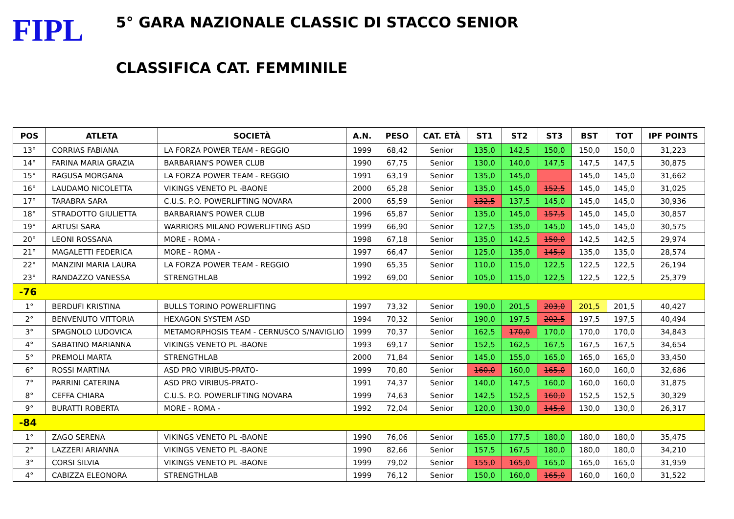FIPL
5° GARA NAZIONALE CLASSIC DI STACCO SENIOR
CLASSIFICA CAT. FEMMINILE
| POS | ATLETA | SOCIETÀ | A.N. | PESO | CAT. ETÀ | ST1 | ST2 | ST3 | BST | TOT | IPF POINTS |
| --- | --- | --- | --- | --- | --- | --- | --- | --- | --- | --- | --- |
| 13° | CORRIAS FABIANA | LA FORZA POWER TEAM - REGGIO | 1999 | 68,42 | Senior | 135,0 | 142,5 | 150,0 | 150,0 | 150,0 | 31,223 |
| 14° | FARINA MARIA GRAZIA | BARBARIAN'S POWER CLUB | 1990 | 67,75 | Senior | 130,0 | 140,0 | 147,5 | 147,5 | 147,5 | 30,875 |
| 15° | RAGUSA MORGANA | LA FORZA POWER TEAM - REGGIO | 1991 | 63,19 | Senior | 135,0 | 145,0 | | 145,0 | 145,0 | 31,662 |
| 16° | LAUDAMO NICOLETTA | VIKINGS VENETO PL -BAONE | 2000 | 65,28 | Senior | 135,0 | 145,0 | 152,5 | 145,0 | 145,0 | 31,025 |
| 17° | TARABRA SARA | C.U.S. P.O. POWERLIFTING NOVARA | 2000 | 65,59 | Senior | 132,5 | 137,5 | 145,0 | 145,0 | 145,0 | 30,936 |
| 18° | STRADOTTO GIULIETTA | BARBARIAN'S POWER CLUB | 1996 | 65,87 | Senior | 135,0 | 145,0 | 157,5 | 145,0 | 145,0 | 30,857 |
| 19° | ARTUSI SARA | WARRIORS MILANO POWERLIFTING ASD | 1999 | 66,90 | Senior | 127,5 | 135,0 | 145,0 | 145,0 | 145,0 | 30,575 |
| 20° | LEONI ROSSANA | MORE - ROMA - | 1998 | 67,18 | Senior | 135,0 | 142,5 | 150,0 | 142,5 | 142,5 | 29,974 |
| 21° | MAGALETTI FEDERICA | MORE - ROMA - | 1997 | 66,47 | Senior | 125,0 | 135,0 | 145,0 | 135,0 | 135,0 | 28,574 |
| 22° | MANZINI MARIA LAURA | LA FORZA POWER TEAM - REGGIO | 1990 | 65,35 | Senior | 110,0 | 115,0 | 122,5 | 122,5 | 122,5 | 26,194 |
| 23° | RANDAZZO VANESSA | STRENGTHLAB | 1992 | 69,00 | Senior | 105,0 | 115,0 | 122,5 | 122,5 | 122,5 | 25,379 |
| -76 | | | | | | | | | | | |
| 1° | BERDUFI KRISTINA | BULLS TORINO POWERLIFTING | 1997 | 73,32 | Senior | 190,0 | 201,5 | 203,0 | 201,5 | 201,5 | 40,427 |
| 2° | BENVENUTO VITTORIA | HEXAGON SYSTEM ASD | 1994 | 70,32 | Senior | 190,0 | 197,5 | 202,5 | 197,5 | 197,5 | 40,494 |
| 3° | SPAGNOLO LUDOVICA | METAMORPHOSIS TEAM - CERNUSCO S/NAVIGLIO | 1999 | 70,37 | Senior | 162,5 | 170,0 | 170,0 | 170,0 | 170,0 | 34,843 |
| 4° | SABATINO MARIANNA | VIKINGS VENETO PL -BAONE | 1993 | 69,17 | Senior | 152,5 | 162,5 | 167,5 | 167,5 | 167,5 | 34,654 |
| 5° | PREMOLI MARTA | STRENGTHLAB | 2000 | 71,84 | Senior | 145,0 | 155,0 | 165,0 | 165,0 | 165,0 | 33,450 |
| 6° | ROSSI MARTINA | ASD PRO VIRIBUS-PRATO- | 1999 | 70,80 | Senior | 160,0 | 160,0 | 165,0 | 160,0 | 160,0 | 32,686 |
| 7° | PARRINI CATERINA | ASD PRO VIRIBUS-PRATO- | 1991 | 74,37 | Senior | 140,0 | 147,5 | 160,0 | 160,0 | 160,0 | 31,875 |
| 8° | CEFFA CHIARA | C.U.S. P.O. POWERLIFTING NOVARA | 1999 | 74,63 | Senior | 142,5 | 152,5 | 160,0 | 152,5 | 152,5 | 30,329 |
| 9° | BURATTI ROBERTA | MORE - ROMA - | 1992 | 72,04 | Senior | 120,0 | 130,0 | 145,0 | 130,0 | 130,0 | 26,317 |
| -84 | | | | | | | | | | | |
| 1° | ZAGO SERENA | VIKINGS VENETO PL -BAONE | 1990 | 76,06 | Senior | 165,0 | 177,5 | 180,0 | 180,0 | 180,0 | 35,475 |
| 2° | LAZZERI ARIANNA | VIKINGS VENETO PL -BAONE | 1990 | 82,66 | Senior | 157,5 | 167,5 | 180,0 | 180,0 | 180,0 | 34,210 |
| 3° | CORSI SILVIA | VIKINGS VENETO PL -BAONE | 1999 | 79,02 | Senior | 155,0 | 165,0 | 165,0 | 165,0 | 165,0 | 31,959 |
| 4° | CABIZZA ELEONORA | STRENGTHLAB | 1999 | 76,12 | Senior | 150,0 | 160,0 | 165,0 | 160,0 | 160,0 | 31,522 |